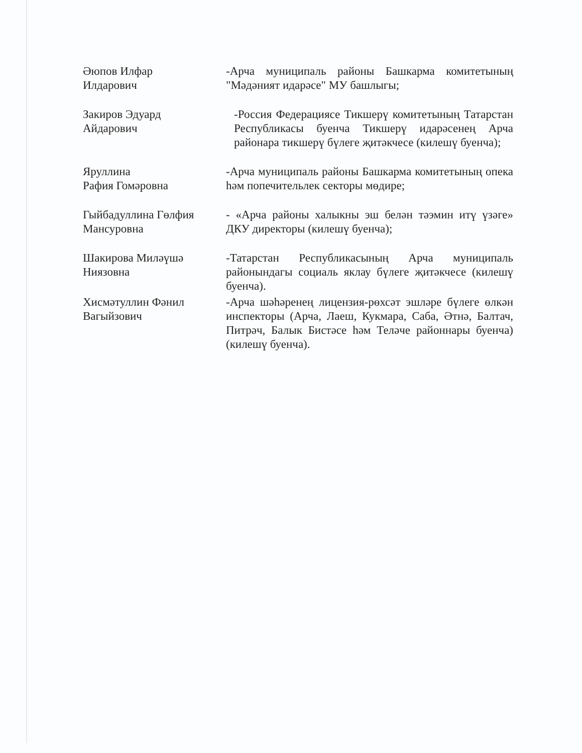Әюпов Илфар
Илдарович
-Арча муниципаль районы Башкарма комитетының "Мәдәният идарәсе" МУ башлыгы;
Закиров Эдуард
Айдарович
-Россия Федерациясе Тикшерү комитетының Татарстан Республикасы буенча Тикшерү идарәсенең Арча районара тикшерү бүлеге җитәкчесе (килешү буенча);
Яруллина
Рафия Гомәровна
-Арча муниципаль районы Башкарма комитетының опека һәм попечительлек секторы мөдире;
Гыйбадуллина Гөлфия
Мансуровна
- «Арча районы халыкны эш белән тәэмин итү үзәге» ДКУ директоры (килешү буенча);
Шакирова Миләүшә
Ниязовна
-Татарстан Республикасының Арча муниципаль районындагы социаль яклау бүлеге җитәкчесе (килешү буенча).
Хисмәтуллин Фәнил
Вагыйзович
-Арча шәһәренең лицензия-рөхсәт эшләре бүлеге өлкән инспекторы (Арча, Лаеш, Кукмара, Саба, Әтнә, Балтач, Питрәч, Балык Бистәсе һәм Теләче районнары буенча) (килешү буенча).